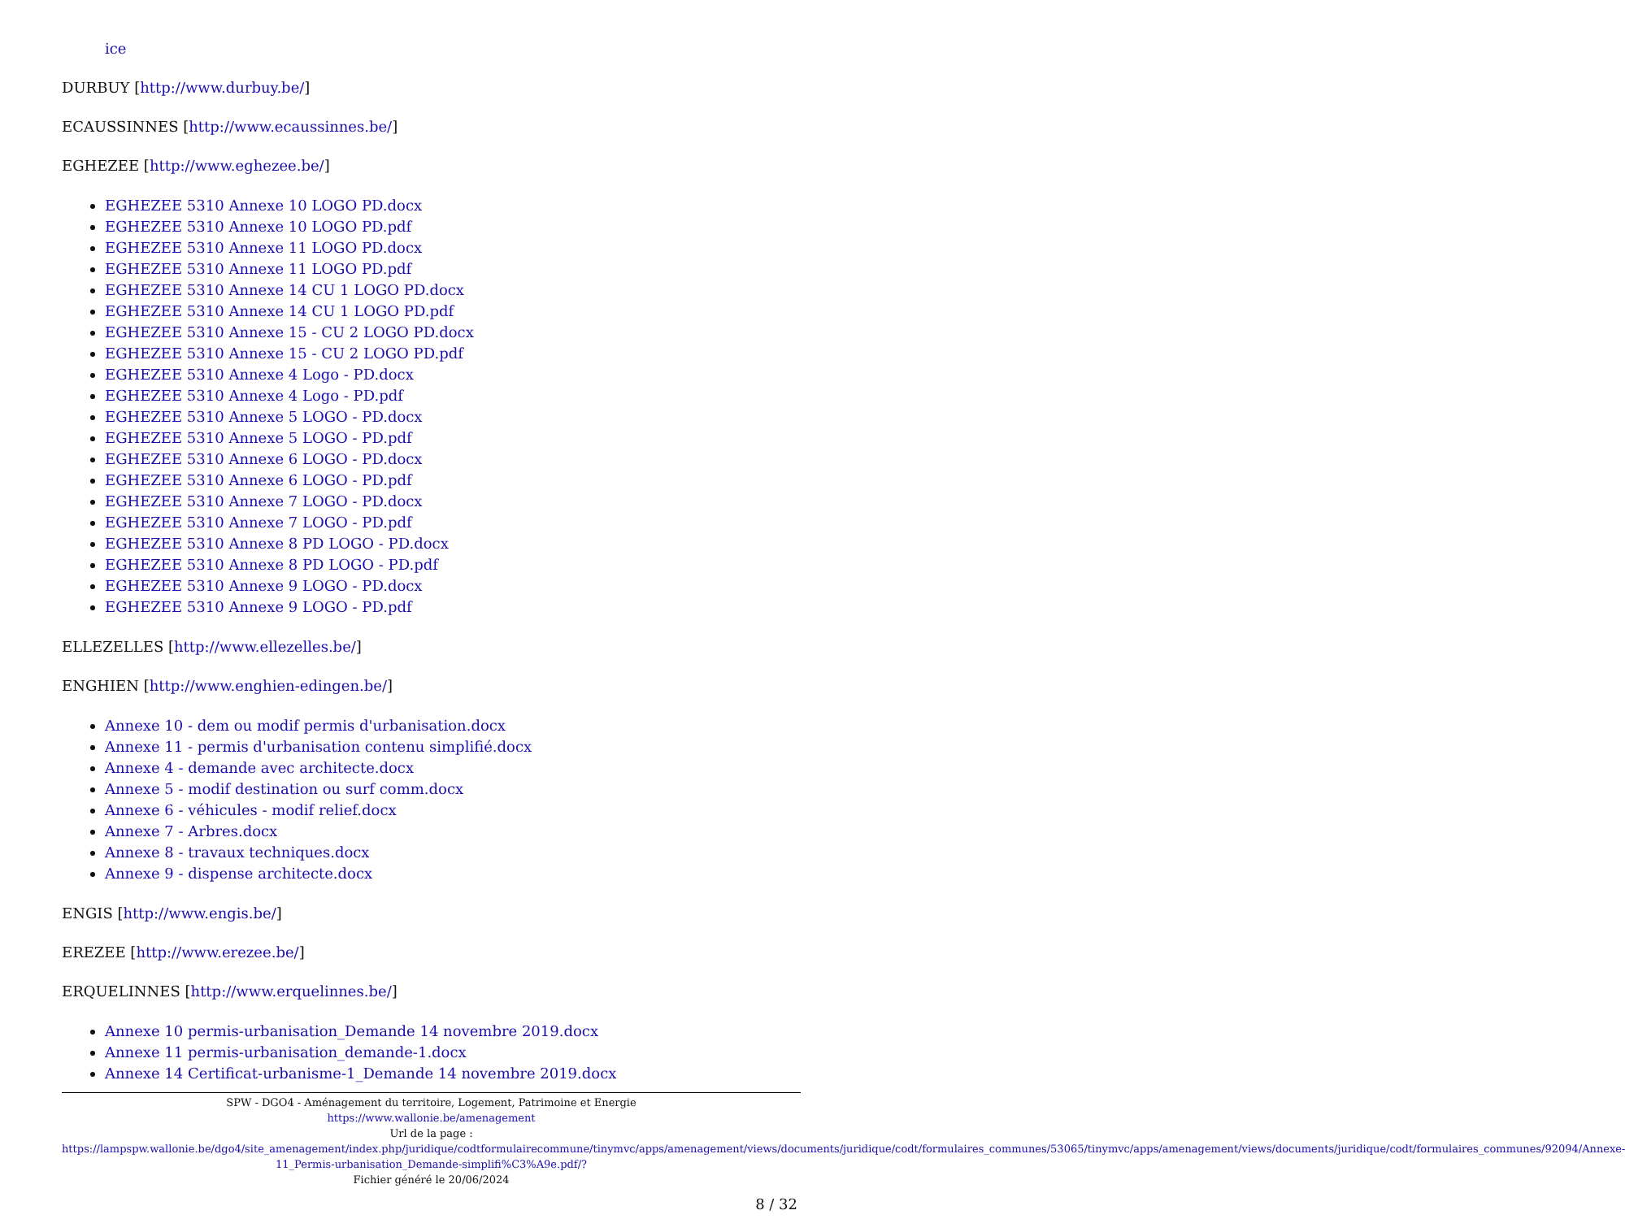ice
DURBUY [http://www.durbuy.be/]
ECAUSSINNES [http://www.ecaussinnes.be/]
EGHEZEE [http://www.eghezee.be/]
EGHEZEE 5310 Annexe 10 LOGO PD.docx
EGHEZEE 5310 Annexe 10 LOGO PD.pdf
EGHEZEE 5310 Annexe 11 LOGO PD.docx
EGHEZEE 5310 Annexe 11 LOGO PD.pdf
EGHEZEE 5310 Annexe 14 CU 1 LOGO PD.docx
EGHEZEE 5310 Annexe 14 CU 1 LOGO PD.pdf
EGHEZEE 5310 Annexe 15 - CU 2 LOGO PD.docx
EGHEZEE 5310 Annexe 15 - CU 2 LOGO PD.pdf
EGHEZEE 5310 Annexe 4 Logo - PD.docx
EGHEZEE 5310 Annexe 4 Logo - PD.pdf
EGHEZEE 5310 Annexe 5 LOGO - PD.docx
EGHEZEE 5310 Annexe 5 LOGO - PD.pdf
EGHEZEE 5310 Annexe 6 LOGO - PD.docx
EGHEZEE 5310 Annexe 6 LOGO - PD.pdf
EGHEZEE 5310 Annexe 7 LOGO - PD.docx
EGHEZEE 5310 Annexe 7 LOGO - PD.pdf
EGHEZEE 5310 Annexe 8 PD LOGO - PD.docx
EGHEZEE 5310 Annexe 8 PD LOGO - PD.pdf
EGHEZEE 5310 Annexe 9 LOGO - PD.docx
EGHEZEE 5310 Annexe 9 LOGO - PD.pdf
ELLEZELLES [http://www.ellezelles.be/]
ENGHIEN [http://www.enghien-edingen.be/]
Annexe 10 - dem ou modif permis d'urbanisation.docx
Annexe 11 - permis d'urbanisation contenu simplifié.docx
Annexe 4 - demande avec architecte.docx
Annexe 5 - modif destination ou surf comm.docx
Annexe 6 - véhicules - modif relief.docx
Annexe 7 - Arbres.docx
Annexe 8 - travaux techniques.docx
Annexe 9 - dispense architecte.docx
ENGIS [http://www.engis.be/]
EREZEE [http://www.erezee.be/]
ERQUELINNES [http://www.erquelinnes.be/]
Annexe 10 permis-urbanisation_Demande 14 novembre 2019.docx
Annexe 11 permis-urbanisation_demande-1.docx
Annexe 14 Certificat-urbanisme-1_Demande 14 novembre 2019.docx
SPW - DGO4 - Aménagement du territoire, Logement, Patrimoine et Energie
https://www.wallonie.be/amenagement
Url de la page :
https://lampspw.wallonie.be/dgo4/site_amenagement/index.php/juridique/codtformulairecommune/tinymvc/apps/amenagement/views/documents/juridique/codt/formulaires_communes/53065/tinymvc/apps/amenagement/views/documents/juridique/codt/formulaires_communes/92094/Annexe-11_Permis-urbanisation_Demande-simplifi%C3%A9e.pdf/?
Fichier généré le 20/06/2024
8 / 32